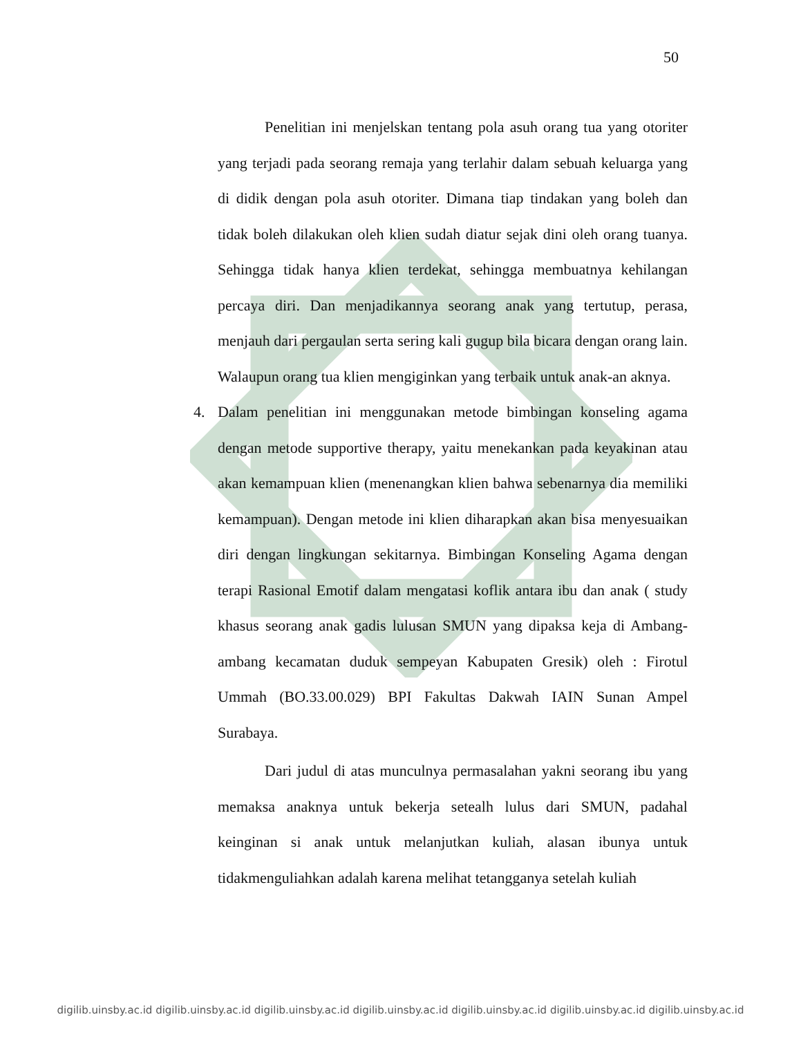50
Penelitian ini menjelskan tentang pola asuh orang tua yang otoriter yang terjadi pada seorang remaja yang terlahir dalam sebuah keluarga yang di didik dengan pola asuh otoriter. Dimana tiap tindakan yang boleh dan tidak boleh dilakukan oleh klien sudah diatur sejak dini oleh orang tuanya. Sehingga tidak hanya klien terdekat, sehingga membuatnya kehilangan percaya diri. Dan menjadikannya seorang anak yang tertutup, perasa, menjauh dari pergaulan serta sering kali gugup bila bicara dengan orang lain. Walaupun orang tua klien mengiginkan yang terbaik untuk anak-an aknya.
4. Dalam penelitian ini menggunakan metode bimbingan konseling agama dengan metode supportive therapy, yaitu menekankan pada keyakinan atau akan kemampuan klien (menenangkan klien bahwa sebenarnya dia memiliki kemampuan). Dengan metode ini klien diharapkan akan bisa menyesuaikan diri dengan lingkungan sekitarnya. Bimbingan Konseling Agama dengan terapi Rasional Emotif dalam mengatasi koflik antara ibu dan anak ( study khasus seorang anak gadis lulusan SMUN yang dipaksa keja di Ambang-ambang kecamatan duduk sempeyan Kabupaten Gresik) oleh : Firotul Ummah (BO.33.00.029) BPI Fakultas Dakwah IAIN Sunan Ampel Surabaya.
Dari judul di atas munculnya permasalahan yakni seorang ibu yang memaksa anaknya untuk bekerja setealh lulus dari SMUN, padahal keinginan si anak untuk melanjutkan kuliah, alasan ibunya untuk tidakmenguliahkan adalah karena melihat tetangganya setelah kuliah
digilib.uinsby.ac.id digilib.uinsby.ac.id digilib.uinsby.ac.id digilib.uinsby.ac.id digilib.uinsby.ac.id digilib.uinsby.ac.id digilib.uinsby.ac.id